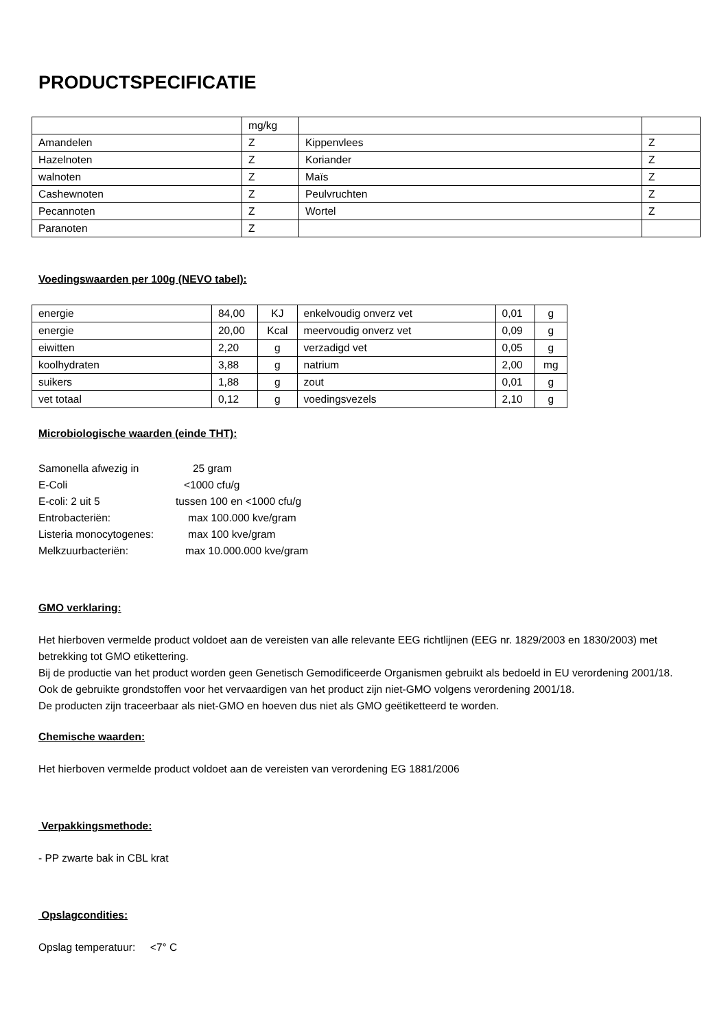PRODUCTSPECIFICATIE
| | mg/kg | | |
| Amandelen | Z | Kippenvlees | Z |
| Hazelnoten | Z | Koriander | Z |
| walnoten | Z | Maïs | Z |
| Cashewnoten | Z | Peulvruchten | Z |
| Pecannoten | Z | Wortel | Z |
| Paranoten | Z | | |
Voedingswaarden per 100g (NEVO tabel):
| energie | 84,00 | KJ | enkelvoudig onverz vet | 0,01 | g |
| energie | 20,00 | Kcal | meervoudig onverz vet | 0,09 | g |
| eiwitten | 2,20 | g | verzadigd vet | 0,05 | g |
| koolhydraten | 3,88 | g | natrium | 2,00 | mg |
| suikers | 1,88 | g | zout | 0,01 | g |
| vet totaal | 0,12 | g | voedingsvezels | 2,10 | g |
Microbiologische waarden (einde THT):
| Samonella afwezig in | 25 gram |
| E-Coli | <1000 cfu/g |
| E-coli: 2 uit 5 | tussen 100 en <1000 cfu/g |
| Entrobacteriën: | max 100.000 kve/gram |
| Listeria monocytogenes: | max 100 kve/gram |
| Melkzuurbacteriën: | max 10.000.000 kve/gram |
GMO verklaring:
Het hierboven vermelde product voldoet aan de vereisten van alle relevante EEG richtlijnen (EEG nr. 1829/2003 en 1830/2003) met betrekking tot GMO etikettering.
Bij de productie van het product worden geen Genetisch Gemodificeerde Organismen gebruikt als bedoeld in EU verordening 2001/18.
Ook de gebruikte grondstoffen voor het vervaardigen van het product zijn niet-GMO volgens verordening 2001/18.
De producten zijn traceerbaar als niet-GMO en hoeven dus niet als GMO geëtiketteerd te worden.
Chemische waarden:
Het hierboven vermelde product voldoet aan de vereisten van verordening EG 1881/2006
Verpakkingsmethode:
- PP zwarte bak in CBL krat
Opslagcondities:
Opslag temperatuur: <7° C